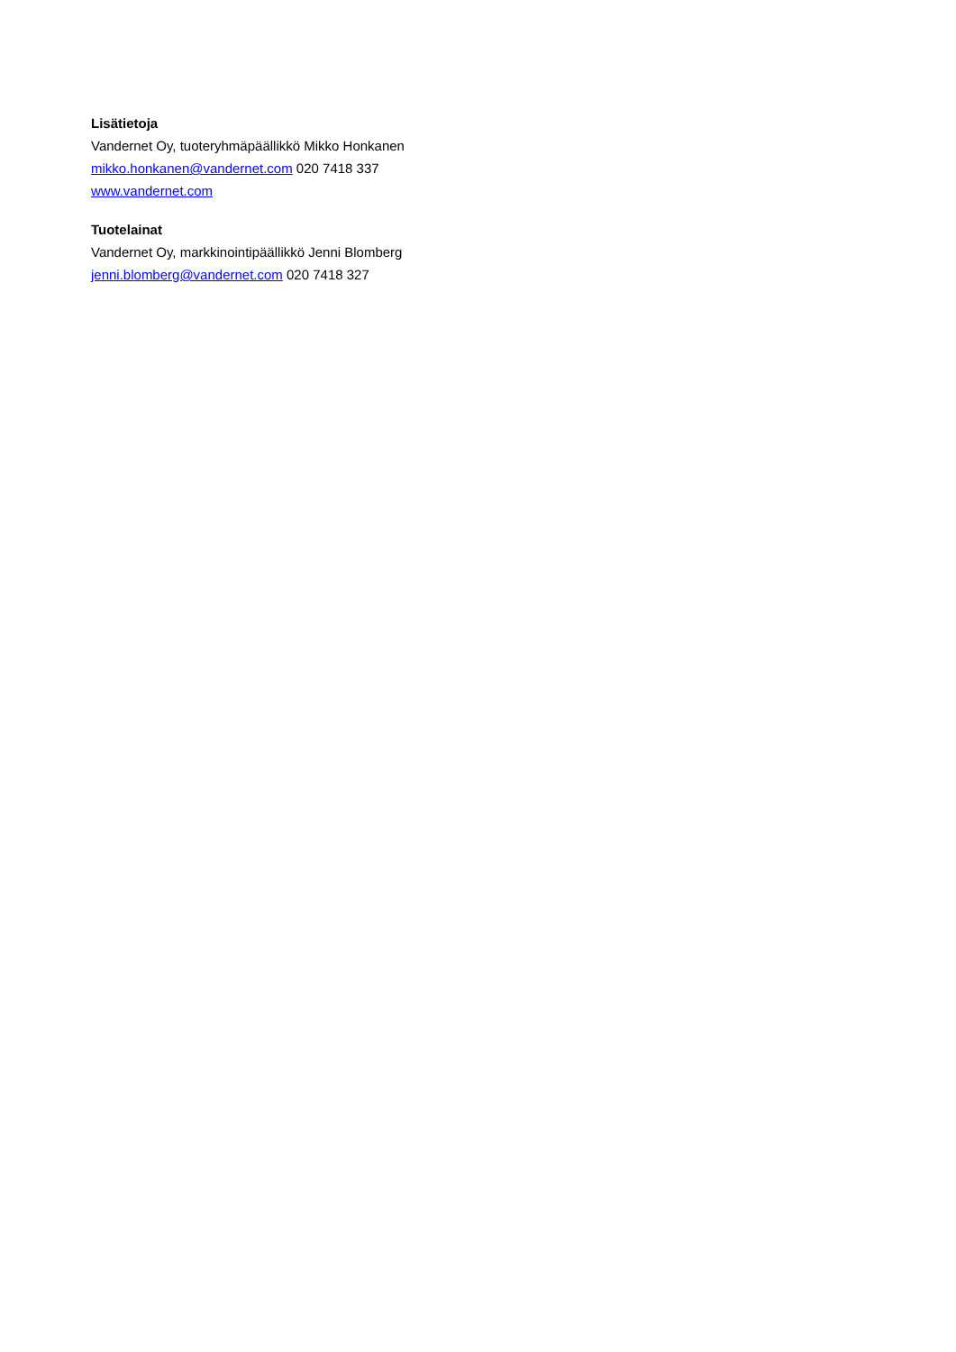Lisätietoja
Vandernet Oy, tuoteryhmäpäällikkö Mikko Honkanen
mikko.honkanen@vandernet.com 020 7418 337
www.vandernet.com
Tuotelainat
Vandernet Oy, markkinointipäällikkö Jenni Blomberg
jenni.blomberg@vandernet.com 020 7418 327